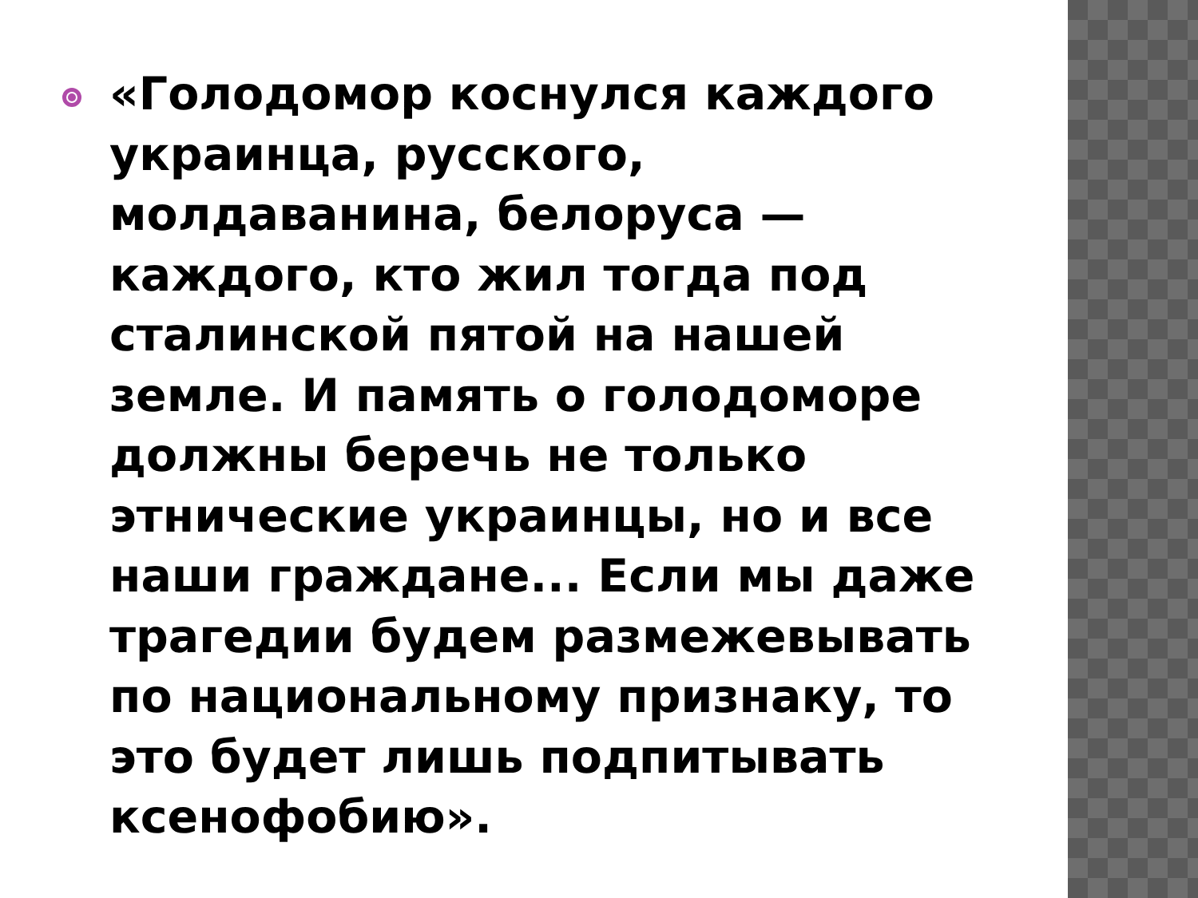«Голодомор коснулся каждого украинца, русского, молдаванина, белоруса — каждого, кто жил тогда под сталинской пятой на нашей земле. И память о голодоморе должны беречь не только этнические украинцы, но и все наши граждане... Если мы даже трагедии будем размежевывать по национальному признаку, то это будет лишь подпитывать ксенофобию».